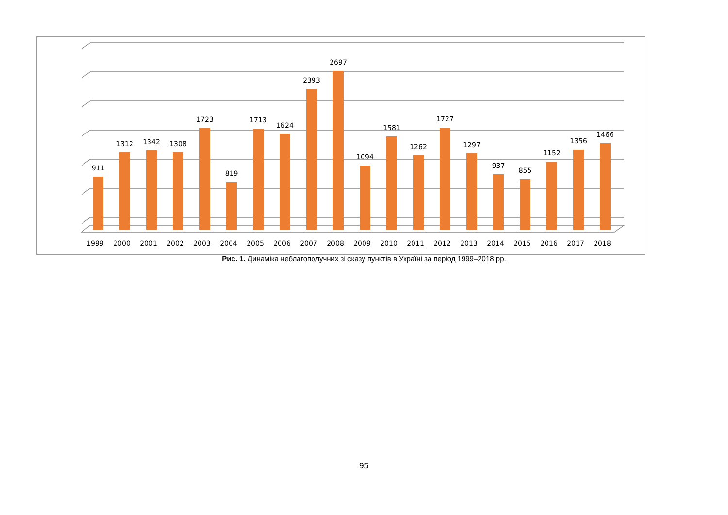911
1312
1342
1308
1723
819
1713
1624
2393
2697
1094
1581
1262
1727
1297
937
855
1152
1356
1466
1999
2000
2001
2002
2003
2004
2005
2006
2007
2008
2009
2010
2011
2012
2013
2014
2015
2016
2017
2018
Рис. 1. Динаміка неблагополучних зі сказу пунктів в Україні за період 1999–2018 рр.
95